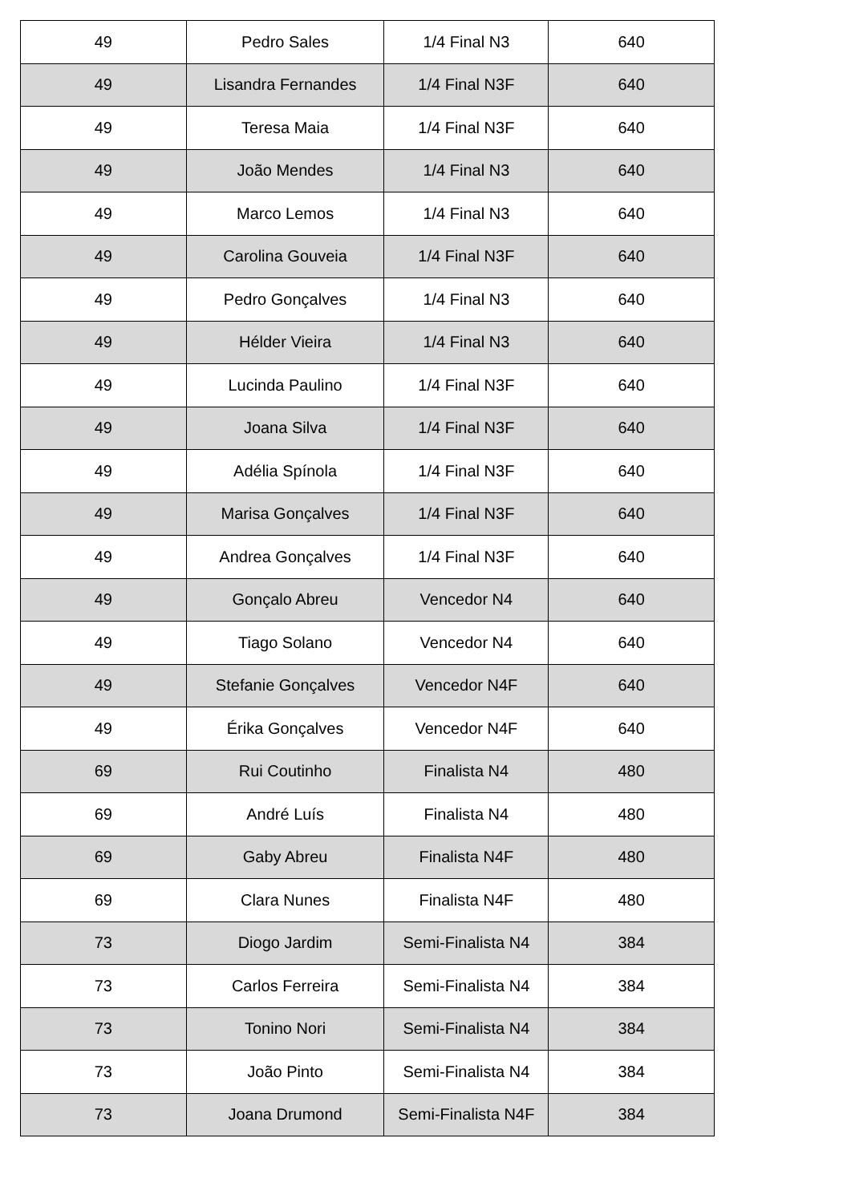| 49 | Pedro Sales | 1/4 Final N3 | 640 |
| 49 | Lisandra Fernandes | 1/4 Final N3F | 640 |
| 49 | Teresa Maia | 1/4 Final N3F | 640 |
| 49 | João Mendes | 1/4 Final N3 | 640 |
| 49 | Marco Lemos | 1/4 Final N3 | 640 |
| 49 | Carolina Gouveia | 1/4 Final N3F | 640 |
| 49 | Pedro Gonçalves | 1/4 Final N3 | 640 |
| 49 | Hélder Vieira | 1/4 Final N3 | 640 |
| 49 | Lucinda Paulino | 1/4 Final N3F | 640 |
| 49 | Joana Silva | 1/4 Final N3F | 640 |
| 49 | Adélia Spínola | 1/4 Final N3F | 640 |
| 49 | Marisa Gonçalves | 1/4 Final N3F | 640 |
| 49 | Andrea Gonçalves | 1/4 Final N3F | 640 |
| 49 | Gonçalo Abreu | Vencedor N4 | 640 |
| 49 | Tiago Solano | Vencedor N4 | 640 |
| 49 | Stefanie Gonçalves | Vencedor N4F | 640 |
| 49 | Érika Gonçalves | Vencedor N4F | 640 |
| 69 | Rui Coutinho | Finalista N4 | 480 |
| 69 | André Luís | Finalista N4 | 480 |
| 69 | Gaby Abreu | Finalista N4F | 480 |
| 69 | Clara Nunes | Finalista N4F | 480 |
| 73 | Diogo Jardim | Semi-Finalista N4 | 384 |
| 73 | Carlos Ferreira | Semi-Finalista N4 | 384 |
| 73 | Tonino Nori | Semi-Finalista N4 | 384 |
| 73 | João Pinto | Semi-Finalista N4 | 384 |
| 73 | Joana Drumond | Semi-Finalista N4F | 384 |